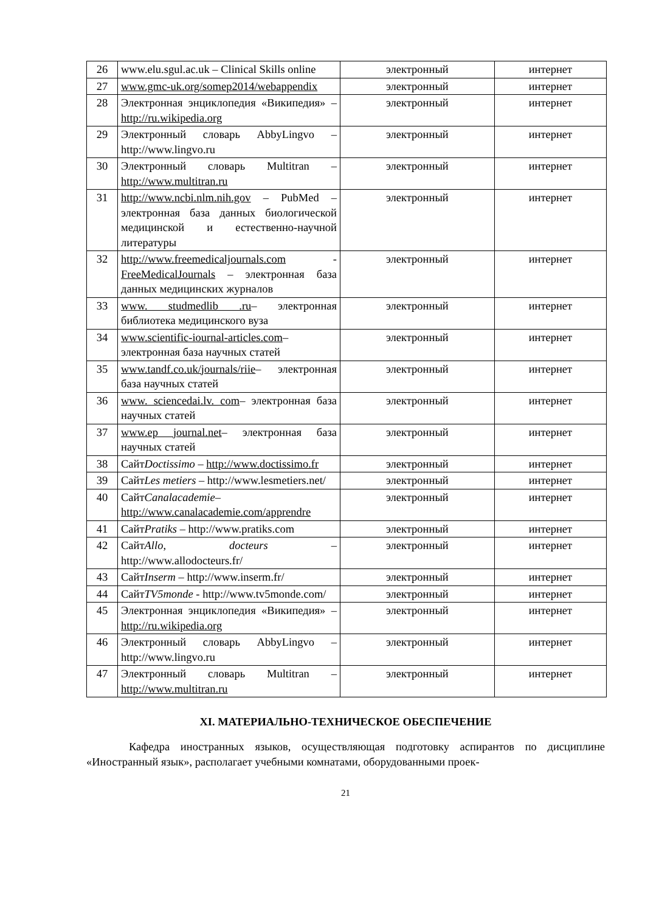| 26 | www.elu.sgul.ac.uk – Clinical Skills online | электронный | интернет |
| 27 | www.gmc-uk.org/somep2014/webappendix | электронный | интернет |
| 28 | Электронная энциклопедия «Википедия» – http://ru.wikipedia.org | электронный | интернет |
| 29 | Электронный словарь AbbyLingvo – http://www.lingvo.ru | электронный | интернет |
| 30 | Электронный словарь Multitran – http://www.multitran.ru | электронный | интернет |
| 31 | http://www.ncbi.nlm.nih.gov – PubMed – электронная база данных биологической медицинской и естественно-научной литературы | электронный | интернет |
| 32 | http://www.freemedicaljournals.com - FreeMedicalJournals – электронная база данных медицинских журналов | электронный | интернет |
| 33 | www. studmedlib .ru – электронная библиотека медицинского вуза | электронный | интернет |
| 34 | www.scientific-iournal-articles.com – электронная база научных статей | электронный | интернет |
| 35 | www.tandf.co.uk/journals/riie – электронная база научных статей | электронный | интернет |
| 36 | www. sciencedai.lv. com – электронная база научных статей | электронный | интернет |
| 37 | www.ep journal.net – электронная база научных статей | электронный | интернет |
| 38 | Сайт Doctissimo – http://www.doctissimo.fr | электронный | интернет |
| 39 | Сайт Les metiers – http://www.lesmetiers.net/ | электронный | интернет |
| 40 | Сайт Canalacademie – http://www.canalacademie.com/apprendre | электронный | интернет |
| 41 | Сайт Pratiks – http://www.pratiks.com | электронный | интернет |
| 42 | Сайт Allo, docteurs – http://www.allodocteurs.fr/ | электронный | интернет |
| 43 | Сайт Inserm – http://www.inserm.fr/ | электронный | интернет |
| 44 | Сайт TV5monde - http://www.tv5monde.com/ | электронный | интернет |
| 45 | Электронная энциклопедия «Википедия» – http://ru.wikipedia.org | электронный | интернет |
| 46 | Электронный словарь AbbyLingvo – http://www.lingvo.ru | электронный | интернет |
| 47 | Электронный словарь Multitran – http://www.multitran.ru | электронный | интернет |
XI. МАТЕРИАЛЬНО-ТЕХНИЧЕСКОЕ ОБЕСПЕЧЕНИЕ
Кафедра иностранных языков, осуществляющая подготовку аспирантов по дисциплине «Иностранный язык», располагает учебными комнатами, оборудованными проек-
21